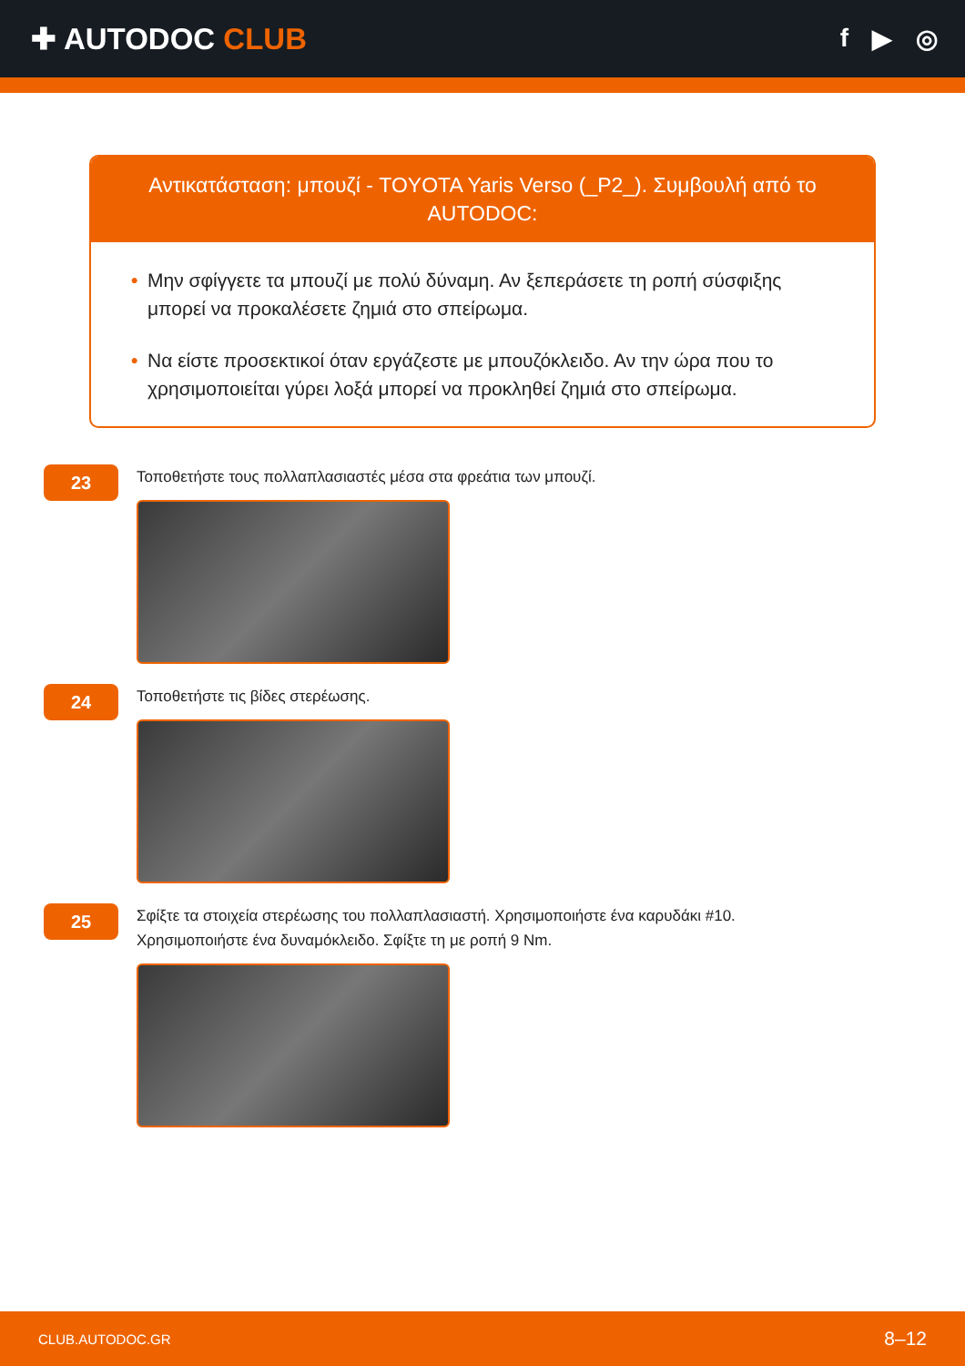✚ AUTODOC CLUB
f ▶ ◎
Αντικατάσταση: μπουζί - TOYOTA Yaris Verso (_P2_). Συμβουλή από το AUTODOC:
• Μην σφίγγετε τα μπουζί με πολύ δύναμη. Αν ξεπεράσετε τη ροπή σύσφιξης μπορεί να προκαλέσετε ζημιά στο σπείρωμα.
• Να είστε προσεκτικοί όταν εργάζεστε με μπουζόκλειδο. Αν την ώρα που το χρησιμοποιείται γύρει λοξά μπορεί να προκληθεί ζημιά στο σπείρωμα.
23
Τοποθετήστε τους πολλαπλασιαστές μέσα στα φρεάτια των μπουζί.
24
Τοποθετήστε τις βίδες στερέωσης.
25
Σφίξτε τα στοιχεία στερέωσης του πολλαπλασιαστή. Χρησιμοποιήστε ένα καρυδάκι #10.
Χρησιμοποιήστε ένα δυναμόκλειδο. Σφίξτε τη με ροπή 9 Nm.
CLUB.AUTODOC.GR 8–12